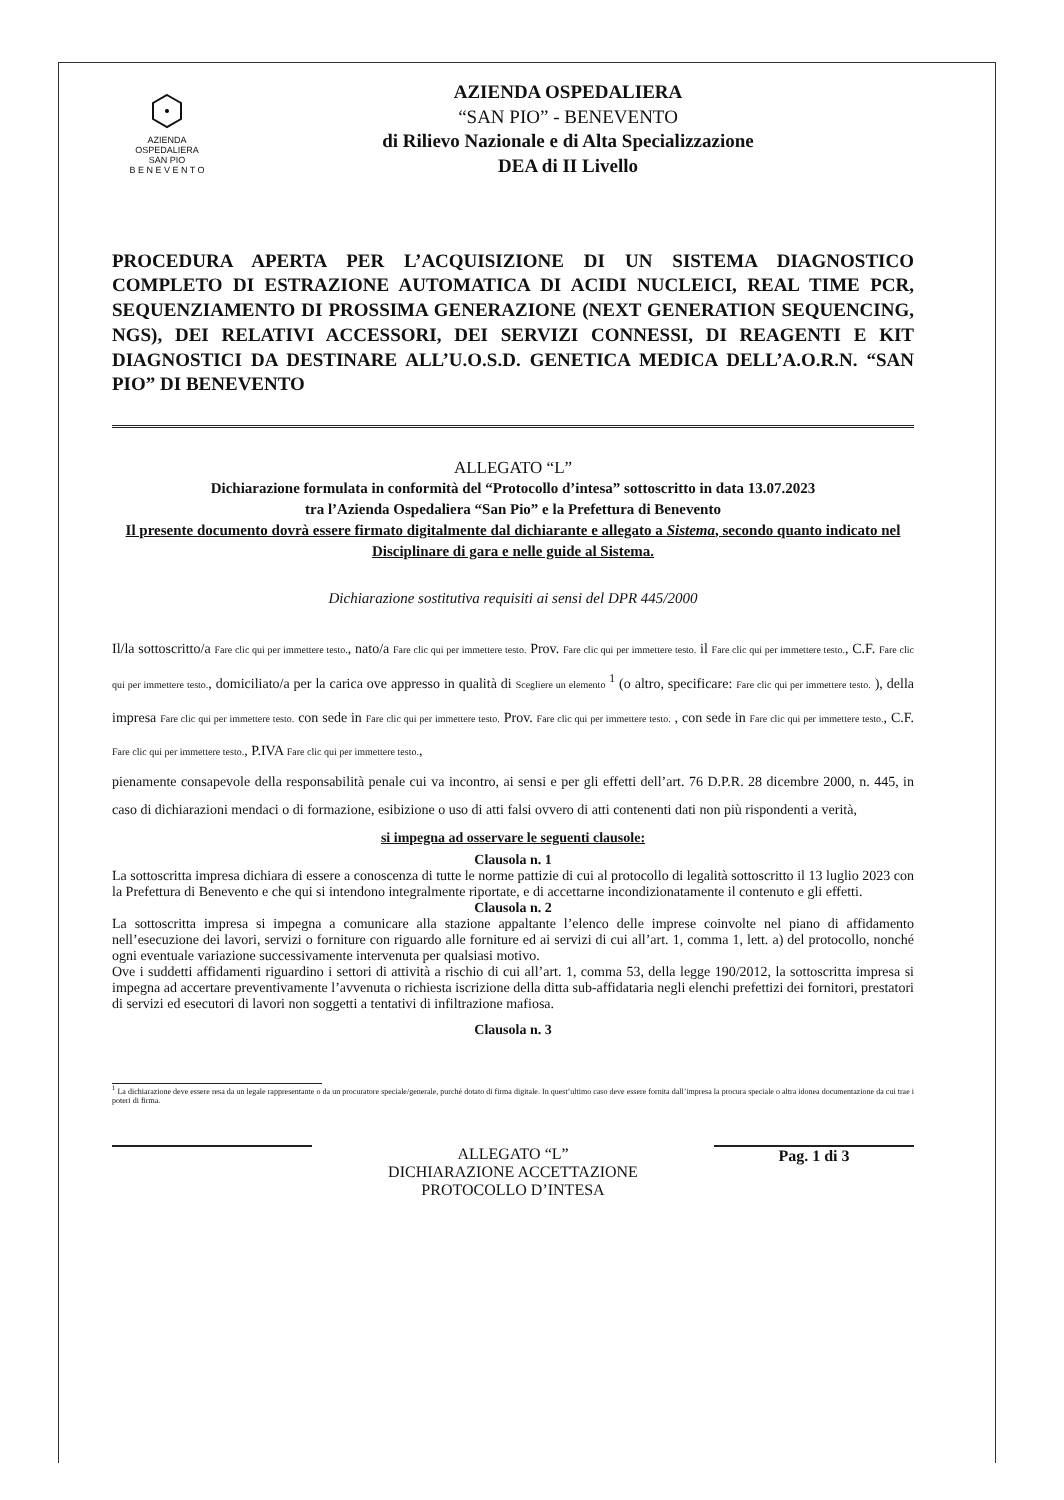AZIENDA
OSPEDALIERA
SAN PIO
B E N E V E N T O
AZIENDA OSPEDALIERA
“SAN PIO” - BENEVENTO
di Rilievo Nazionale e di Alta Specializzazione
DEA di II Livello
PROCEDURA APERTA PER L’ACQUISIZIONE DI UN SISTEMA DIAGNOSTICO COMPLETO DI ESTRAZIONE AUTOMATICA DI ACIDI NUCLEICI, REAL TIME PCR, SEQUENZIAMENTO DI PROSSIMA GENERAZIONE (NEXT GENERATION SEQUENCING, NGS), DEI RELATIVI ACCESSORI, DEI SERVIZI CONNESSI, DI REAGENTI E KIT DIAGNOSTICI DA DESTINARE ALL’U.O.S.D. GENETICA MEDICA DELL’A.O.R.N. “SAN PIO” DI BENEVENTO
ALLEGATO “L”
Dichiarazione formulata in conformità del “Protocollo d’intesa” sottoscritto in data 13.07.2023
tra l’Azienda Ospedaliera “San Pio” e la Prefettura di Benevento
Il presente documento dovrà essere firmato digitalmente dal dichiarante e allegato a Sistema, secondo quanto indicato nel Disciplinare di gara e nelle guide al Sistema.
Dichiarazione sostitutiva requisiti ai sensi del DPR 445/2000
Il/la sottoscritto/a Fare clic qui per immettere testo., nato/a Fare clic qui per immettere testo. Prov. Fare clic qui per immettere testo. il Fare clic qui per immettere testo., C.F. Fare clic qui per immettere testo., domiciliato/a per la carica ove appresso in qualità di Scegliere un elemento <sup>1</sup> (o altro, specificare: Fare clic qui per immettere testo. ), della impresa Fare clic qui per immettere testo. con sede in Fare clic qui per immettere testo. Prov. Fare clic qui per immettere testo. , con sede in Fare clic qui per immettere testo., C.F. Fare clic qui per immettere testo., P.IVA Fare clic qui per immettere testo.,
pienamente consapevole della responsabilità penale cui va incontro, ai sensi e per gli effetti dell’art. 76 D.P.R. 28 dicembre 2000, n. 445, in caso di dichiarazioni mendaci o di formazione, esibizione o uso di atti falsi ovvero di atti contenenti dati non più rispondenti a verità,
si impegna ad osservare le seguenti clausole:
Clausola n. 1
La sottoscritta impresa dichiara di essere a conoscenza di tutte le norme pattizie di cui al protocollo di legalità sottoscritto il 13 luglio 2023 con la Prefettura di Benevento e che qui si intendono integralmente riportate, e di accettarne incondizionatamente il contenuto e gli effetti.
Clausola n. 2
La sottoscritta impresa si impegna a comunicare alla stazione appaltante l’elenco delle imprese coinvolte nel piano di affidamento nell’esecuzione dei lavori, servizi o forniture con riguardo alle forniture ed ai servizi di cui all’art. 1, comma 1, lett. a) del protocollo, nonché ogni eventuale variazione successivamente intervenuta per qualsiasi motivo.
Ove i suddetti affidamenti riguardino i settori di attività a rischio di cui all’art. 1, comma 53, della legge 190/2012, la sottoscritta impresa si impegna ad accertare preventivamente l’avvenuta o richiesta iscrizione della ditta sub-affidataria negli elenchi prefettizi dei fornitori, prestatori di servizi ed esecutori di lavori non soggetti a tentativi di infiltrazione mafiosa.
Clausola n. 3
<sup>1</sup> La dichiarazione deve essere resa da un legale rappresentante o da un procuratore speciale/generale, purché dotato di firma digitale. In quest’ultimo caso deve essere fornita dall’impresa la procura speciale o altra idonea documentazione da cui trae i poteri di firma.
ALLEGATO “L”
DICHIARAZIONE ACCETTAZIONE
PROTOCOLLO D’INTESA
Pag. 1 di 3